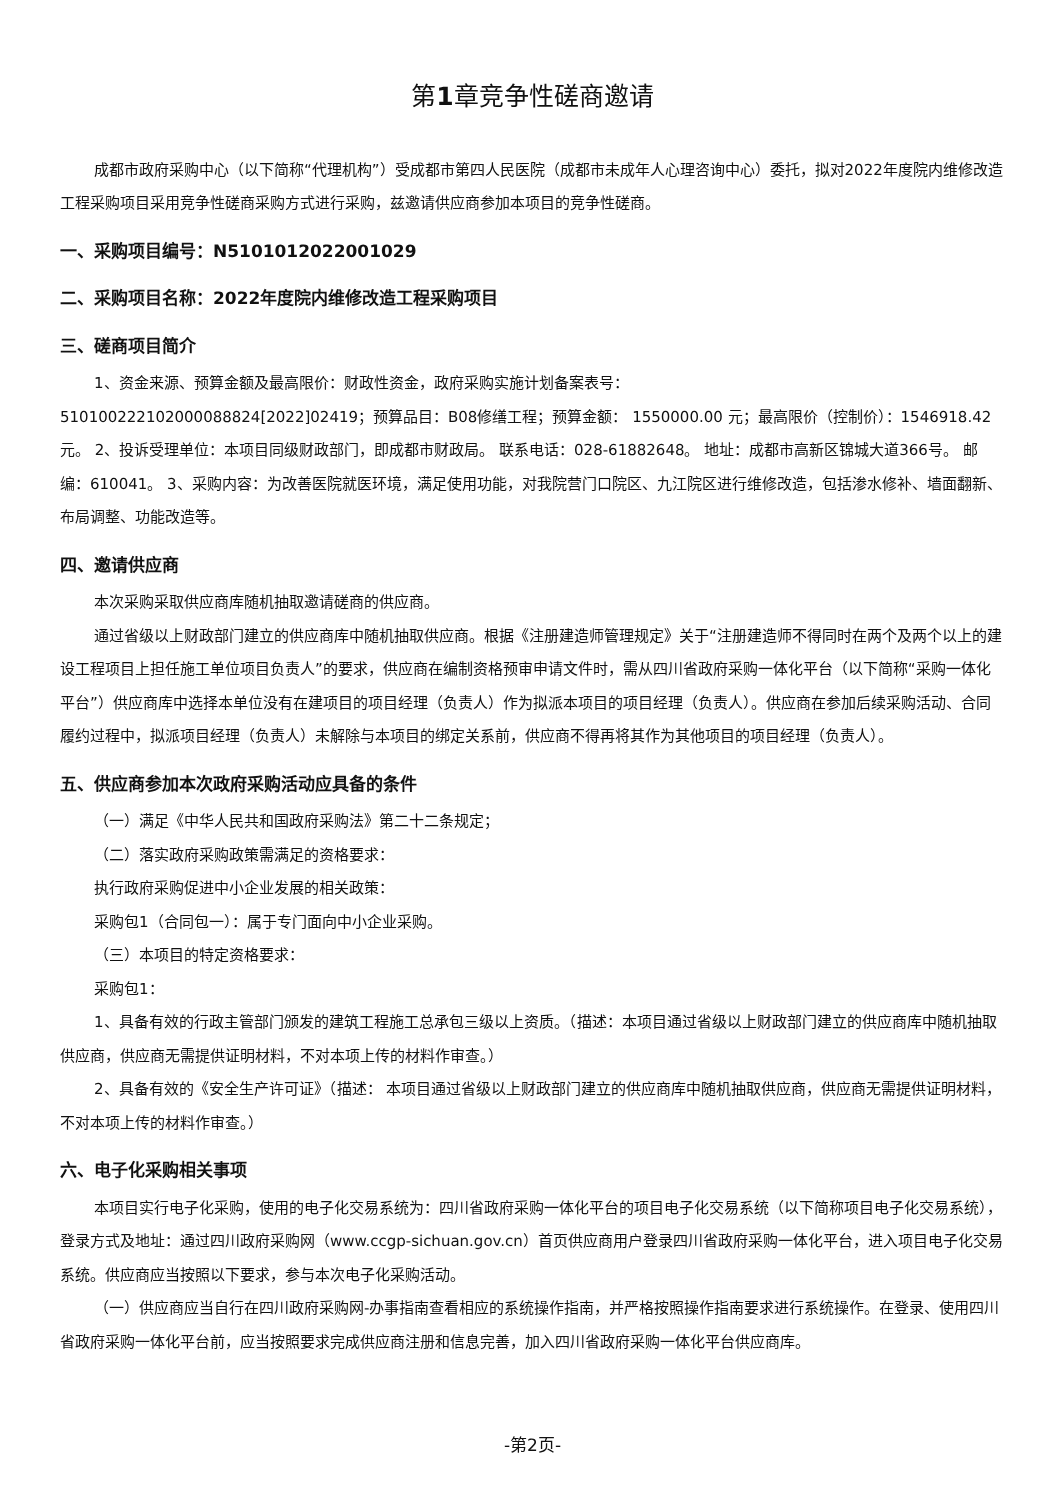第1章竞争性磋商邀请
成都市政府采购中心（以下简称“代理机构”）受成都市第四人民医院（成都市未成年人心理咨询中心）委托，拟对2022年度院内维修改造工程采购项目采用竞争性磋商采购方式进行采购，兹邀请供应商参加本项目的竞争性磋商。
一、采购项目编号：N5101012022001029
二、采购项目名称：2022年度院内维修改造工程采购项目
三、磋商项目简介
1、资金来源、预算金额及最高限价：财政性资金，政府采购实施计划备案表号：
510100222102000088824[2022]02419；预算品目：B08修缮工程；预算金额： 1550000.00 元；最高限价（控制价）：1546918.42元。 2、投诉受理单位：本项目同级财政部门，即成都市财政局。 联系电话：028-61882648。 地址：成都市高新区锦城大道366号。 邮编：610041。 3、采购内容：为改善医院就医环境，满足使用功能，对我院营门口院区、九江院区进行维修改造，包括渗水修补、墙面翻新、布局调整、功能改造等。
四、邀请供应商
本次采购采取供应商库随机抽取邀请磋商的供应商。
通过省级以上财政部门建立的供应商库中随机抽取供应商。根据《注册建造师管理规定》关于“注册建造师不得同时在两个及两个以上的建设工程项目上担任施工单位项目负责人”的要求，供应商在编制资格预审申请文件时，需从四川省政府采购一体化平台（以下简称“采购一体化平台”）供应商库中选择本单位没有在建项目的项目经理（负责人）作为拟派本项目的项目经理（负责人）。供应商在参加后续采购活动、合同履约过程中，拟派项目经理（负责人）未解除与本项目的绑定关系前，供应商不得再将其作为其他项目的项目经理（负责人）。
五、供应商参加本次政府采购活动应具备的条件
（一）满足《中华人民共和国政府采购法》第二十二条规定；
（二）落实政府采购政策需满足的资格要求：
执行政府采购促进中小企业发展的相关政策：
采购包1（合同包一）：属于专门面向中小企业采购。
（三）本项目的特定资格要求：
采购包1：
1、具备有效的行政主管部门颁发的建筑工程施工总承包三级以上资质。（描述：本项目通过省级以上财政部门建立的供应商库中随机抽取供应商，供应商无需提供证明材料，不对本项上传的材料作审查。）
2、具备有效的《安全生产许可证》（描述： 本项目通过省级以上财政部门建立的供应商库中随机抽取供应商，供应商无需提供证明材料，不对本项上传的材料作审查。）
六、电子化采购相关事项
本项目实行电子化采购，使用的电子化交易系统为：四川省政府采购一体化平台的项目电子化交易系统（以下简称项目电子化交易系统），登录方式及地址：通过四川政府采购网（www.ccgp-sichuan.gov.cn）首页供应商用户登录四川省政府采购一体化平台，进入项目电子化交易系统。供应商应当按照以下要求，参与本次电子化采购活动。
（一）供应商应当自行在四川政府采购网-办事指南查看相应的系统操作指南，并严格按照操作指南要求进行系统操作。在登录、使用四川省政府采购一体化平台前，应当按照要求完成供应商注册和信息完善，加入四川省政府采购一体化平台供应商库。
-第2页-